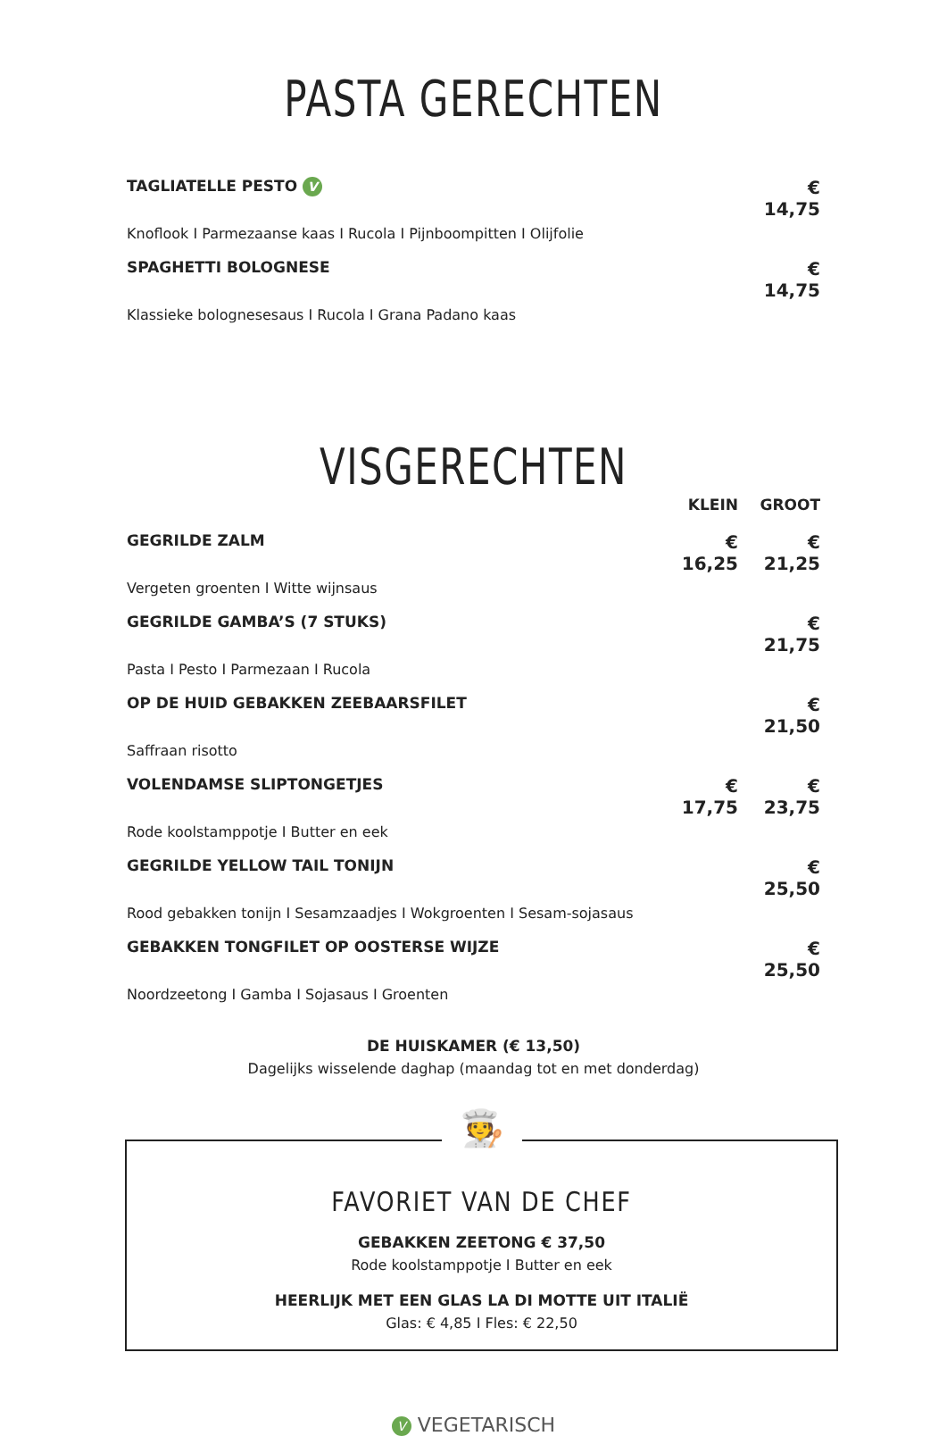PASTA GERECHTEN
TAGLIATELLE PESTO V
€ 14,75
Knoflook I Parmezaanse kaas I Rucola I Pijnboompitten I Olijfolie
SPAGHETTI BOLOGNESE
€ 14,75
Klassieke bolognesesaus I Rucola I Grana Padano kaas
VISGERECHTEN
KLEIN GROOT
GEGRILDE ZALM
€ 16,25 € 21,25
Vergeten groenten I Witte wijnsaus
GEGRILDE GAMBA’S (7 STUKS)
€ 21,75
Pasta I Pesto I Parmezaan I Rucola
OP DE HUID GEBAKKEN ZEEBAARSFILET
€ 21,50
Saffraan risotto
VOLENDAMSE SLIPTONGETJES
€ 17,75 € 23,75
Rode koolstamppotje I Butter en eek
GEGRILDE YELLOW TAIL TONIJN
€ 25,50
Rood gebakken tonijn I Sesamzaadjes I Wokgroenten I Sesam-sojasaus
GEBAKKEN TONGFILET OP OOSTERSE WIJZE
€ 25,50
Noordzeetong I Gamba I Sojasaus I Groenten
DE HUISKAMER (€ 13,50)
Dagelijks wisselende daghap (maandag tot en met donderdag)
🧑‍🍳
FAVORIET VAN DE CHEF
GEBAKKEN ZEETONG € 37,50
Rode koolstamppotje I Butter en eek
HEERLIJK MET EEN GLAS LA DI MOTTE UIT ITALIË
Glas: € 4,85 I Fles: € 22,50
V VEGETARISCH